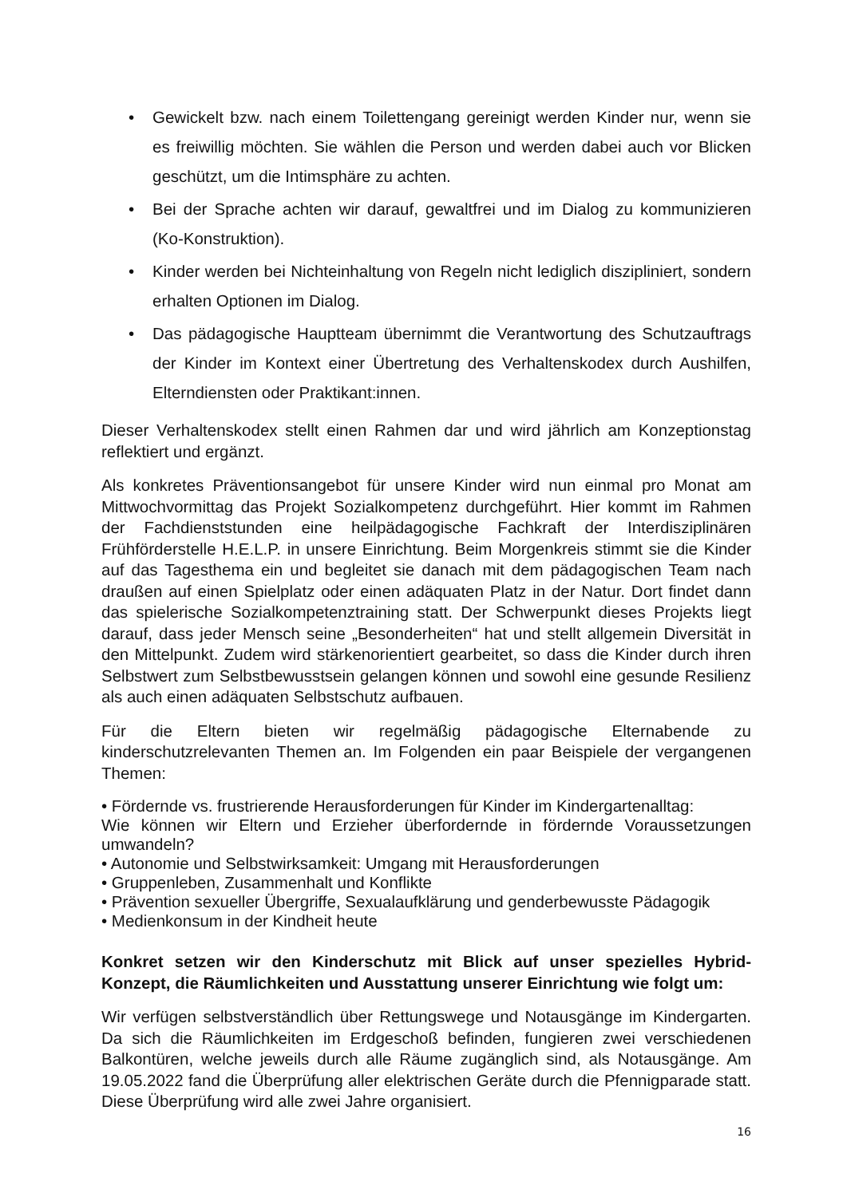• Gewickelt bzw. nach einem Toilettengang gereinigt werden Kinder nur, wenn sie es freiwillig möchten. Sie wählen die Person und werden dabei auch vor Blicken geschützt, um die Intimsphäre zu achten.
• Bei der Sprache achten wir darauf, gewaltfrei und im Dialog zu kommunizieren (Ko-Konstruktion).
• Kinder werden bei Nichteinhaltung von Regeln nicht lediglich diszipliniert, sondern erhalten Optionen im Dialog.
• Das pädagogische Hauptteam übernimmt die Verantwortung des Schutzauftrags der Kinder im Kontext einer Übertretung des Verhaltenskodex durch Aushilfen, Elterndiensten oder Praktikant:innen.
Dieser Verhaltenskodex stellt einen Rahmen dar und wird jährlich am Konzeptionstag reflektiert und ergänzt.
Als konkretes Präventionsangebot für unsere Kinder wird nun einmal pro Monat am Mittwochvormittag das Projekt Sozialkompetenz durchgeführt. Hier kommt im Rahmen der Fachdienststunden eine heilpädagogische Fachkraft der Interdisziplinären Frühförderstelle H.E.L.P. in unsere Einrichtung. Beim Morgenkreis stimmt sie die Kinder auf das Tagesthema ein und begleitet sie danach mit dem pädagogischen Team nach draußen auf einen Spielplatz oder einen adäquaten Platz in der Natur. Dort findet dann das spielerische Sozialkompetenztraining statt. Der Schwerpunkt dieses Projekts liegt darauf, dass jeder Mensch seine „Besonderheiten“ hat und stellt allgemein Diversität in den Mittelpunkt. Zudem wird stärkenorientiert gearbeitet, so dass die Kinder durch ihren Selbstwert zum Selbstbewusstsein gelangen können und sowohl eine gesunde Resilienz als auch einen adäquaten Selbstschutz aufbauen.
Für die Eltern bieten wir regelmäßig pädagogische Elternabende zu kinderschutzrelevanten Themen an. Im Folgenden ein paar Beispiele der vergangenen Themen:
• Fördernde vs. frustrierende Herausforderungen für Kinder im Kindergartenalltag:
Wie können wir Eltern und Erzieher überfordernde in fördernde Voraussetzungen umwandeln?
• Autonomie und Selbstwirksamkeit: Umgang mit Herausforderungen
• Gruppenleben, Zusammenhalt und Konflikte
• Prävention sexueller Übergriffe, Sexualaufklärung und genderbewusste Pädagogik
• Medienkonsum in der Kindheit heute
Konkret setzen wir den Kinderschutz mit Blick auf unser spezielles Hybrid-Konzept, die Räumlichkeiten und Ausstattung unserer Einrichtung wie folgt um:
Wir verfügen selbstverständlich über Rettungswege und Notausgänge im Kindergarten. Da sich die Räumlichkeiten im Erdgeschoß befinden, fungieren zwei verschiedenen Balkontüren, welche jeweils durch alle Räume zugänglich sind, als Notausgänge. Am 19.05.2022 fand die Überprüfung aller elektrischen Geräte durch die Pfennigparade statt. Diese Überprüfung wird alle zwei Jahre organisiert.
16